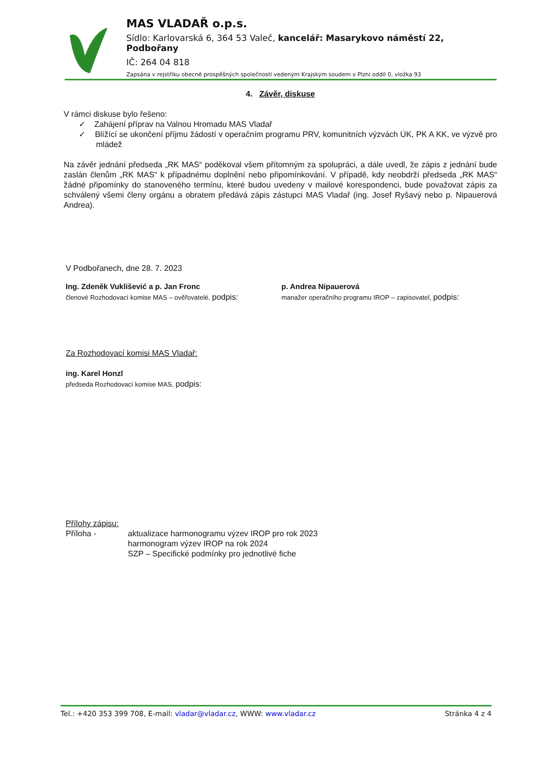MAS VLADAŘ o.p.s.
Sídlo: Karlovarská 6, 364 53 Valeč, kancelář: Masarykovo náměstí 22, Podbořany
IČ: 264 04 818
Zapsána v rejstříku obecně prospěšných společností vedeným Krajským soudem v Plzni oddíl 0, vložka 93
4. Závěr, diskuse
V rámci diskuse bylo řešeno:
✓ Zahájení příprav na Valnou Hromadu MAS Vladař
✓ Blížící se ukončení příjmu žádostí v operačním programu PRV, komunitních výzvách ÚK, PK A KK, ve výzvě pro mládež
Na závěr jednání předseda „RK MAS“ poděkoval všem přítomným za spolupráci, a dále uvedl, že zápis z jednání bude zaslán členům „RK MAS“ k případnému doplnění nebo připomínkování. V případě, kdy neobdrží předseda „RK MAS“ žádné připomínky do stanoveného termínu, které budou uvedeny v mailové korespondenci, bude považovat zápis za schválený všemi členy orgánu a obratem předává zápis zástupci MAS Vladař (ing. Josef Ryšavý nebo p. Nipauerová Andrea).
V Podbořanech, dne 28. 7. 2023
Ing. Zdeněk Vuklišević a p. Jan Fronc
členové Rozhodovací komise MAS – ověřovatelé, podpis:
p. Andrea Nipauerová
manažer operačního programu IROP – zapisovatel, podpis:
Za Rozhodovací komisi MAS Vladař:
ing. Karel Honzl
předseda Rozhodovací komise MAS, podpis:
Přílohy zápisu:
Příloha - aktualizace harmonogramu výzev IROP pro rok 2023
harmonogram výzev IROP na rok 2024
SZP – Specifické podmínky pro jednotlivé fiche
Tel.: +420 353 399 708, E-mail: vladar@vladar.cz, WWW: www.vladar.cz Stránka 4 z 4